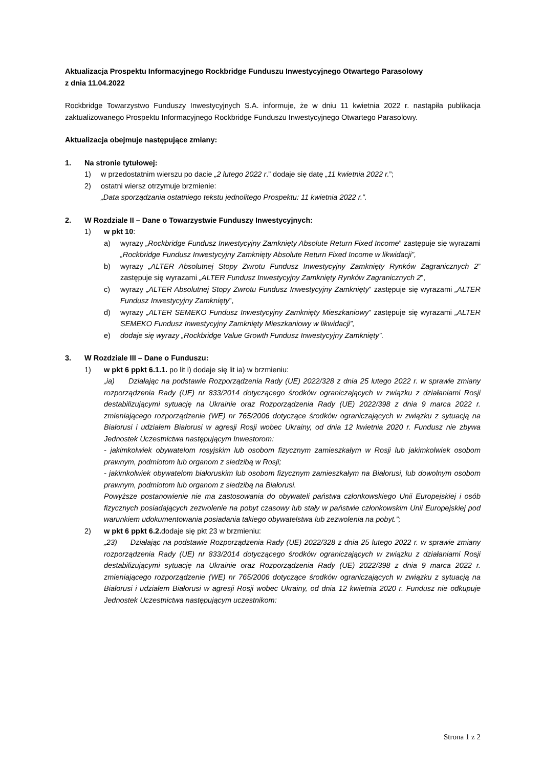Aktualizacja Prospektu Informacyjnego Rockbridge Funduszu Inwestycyjnego Otwartego Parasolowy
z dnia 11.04.2022
Rockbridge Towarzystwo Funduszy Inwestycyjnych S.A. informuje, że w dniu 11 kwietnia 2022 r. nastąpiła publikacja zaktualizowanego Prospektu Informacyjnego Rockbridge Funduszu Inwestycyjnego Otwartego Parasolowy.
Aktualizacja obejmuje następujące zmiany:
1. Na stronie tytułowej:
1) w przedostatnim wierszu po dacie „2 lutego 2022 r.” dodaje się datę „11 kwietnia 2022 r.”;
2) ostatni wiersz otrzymuje brzmienie:
„Data sporządzania ostatniego tekstu jednolitego Prospektu: 11 kwietnia 2022 r.”.
2. W Rozdziale II – Dane o Towarzystwie Funduszy Inwestycyjnych:
1) w pkt 10:
a) wyrazy „Rockbridge Fundusz Inwestycyjny Zamknięty Absolute Return Fixed Income” zastępuje się wyrazami „Rockbridge Fundusz Inwestycyjny Zamknięty Absolute Return Fixed Income w likwidacji”,
b) wyrazy „ALTER Absolutnej Stopy Zwrotu Fundusz Inwestycyjny Zamknięty Rynków Zagranicznych 2” zastępuje się wyrazami „ALTER Fundusz Inwestycyjny Zamknięty Rynków Zagranicznych 2”,
c) wyrazy „ALTER Absolutnej Stopy Zwrotu Fundusz Inwestycyjny Zamknięty” zastępuje się wyrazami „ALTER Fundusz Inwestycyjny Zamknięty”,
d) wyrazy „ALTER SEMEKO Fundusz Inwestycyjny Zamknięty Mieszkaniowy” zastępuje się wyrazami „ALTER SEMEKO Fundusz Inwestycyjny Zamknięty Mieszkaniowy w likwidacji”,
e) dodaje się wyrazy „Rockbridge Value Growth Fundusz Inwestycyjny Zamknięty”.
3. W Rozdziale III – Dane o Funduszu:
1) w pkt 6 ppkt 6.1.1. po lit i) dodaje się lit ia) w brzmieniu:
„ia) Działając na podstawie Rozporządzenia Rady (UE) 2022/328 z dnia 25 lutego 2022 r. w sprawie zmiany rozporządzenia Rady (UE) nr 833/2014 dotyczącego środków ograniczających w związku z działaniami Rosji destabilizującymi sytuację na Ukrainie oraz Rozporządzenia Rady (UE) 2022/398 z dnia 9 marca 2022 r. zmieniającego rozporządzenie (WE) nr 765/2006 dotyczące środków ograniczających w związku z sytuacją na Białorusi i udziałem Białorusi w agresji Rosji wobec Ukrainy, od dnia 12 kwietnia 2020 r. Fundusz nie zbywa Jednostek Uczestnictwa następującym Inwestorom:
- jakimkolwiek obywatelom rosyjskim lub osobom fizycznym zamieszkałym w Rosji lub jakimkolwiek osobom prawnym, podmiotom lub organom z siedzibą w Rosji;
- jakimkolwiek obywatelom białoruskim lub osobom fizycznym zamieszkałym na Białorusi, lub dowolnym osobom prawnym, podmiotom lub organom z siedzibą na Białorusi.
Powyższe postanowienie nie ma zastosowania do obywateli państwa członkowskiego Unii Europejskiej i osób fizycznych posiadających zezwolenie na pobyt czasowy lub stały w państwie członkowskim Unii Europejskiej pod warunkiem udokumentowania posiadania takiego obywatelstwa lub zezwolenia na pobyt.”;
2) w pkt 6 ppkt 6.2. dodaje się pkt 23 w brzmieniu:
„23) Działając na podstawie Rozporządzenia Rady (UE) 2022/328 z dnia 25 lutego 2022 r. w sprawie zmiany rozporządzenia Rady (UE) nr 833/2014 dotyczącego środków ograniczających w związku z działaniami Rosji destabilizującymi sytuację na Ukrainie oraz Rozporządzenia Rady (UE) 2022/398 z dnia 9 marca 2022 r. zmieniającego rozporządzenie (WE) nr 765/2006 dotyczące środków ograniczających w związku z sytuacją na Białorusi i udziałem Białorusi w agresji Rosji wobec Ukrainy, od dnia 12 kwietnia 2020 r. Fundusz nie odkupuje Jednostek Uczestnictwa następującym uczestnikom:
Strona 1 z 2